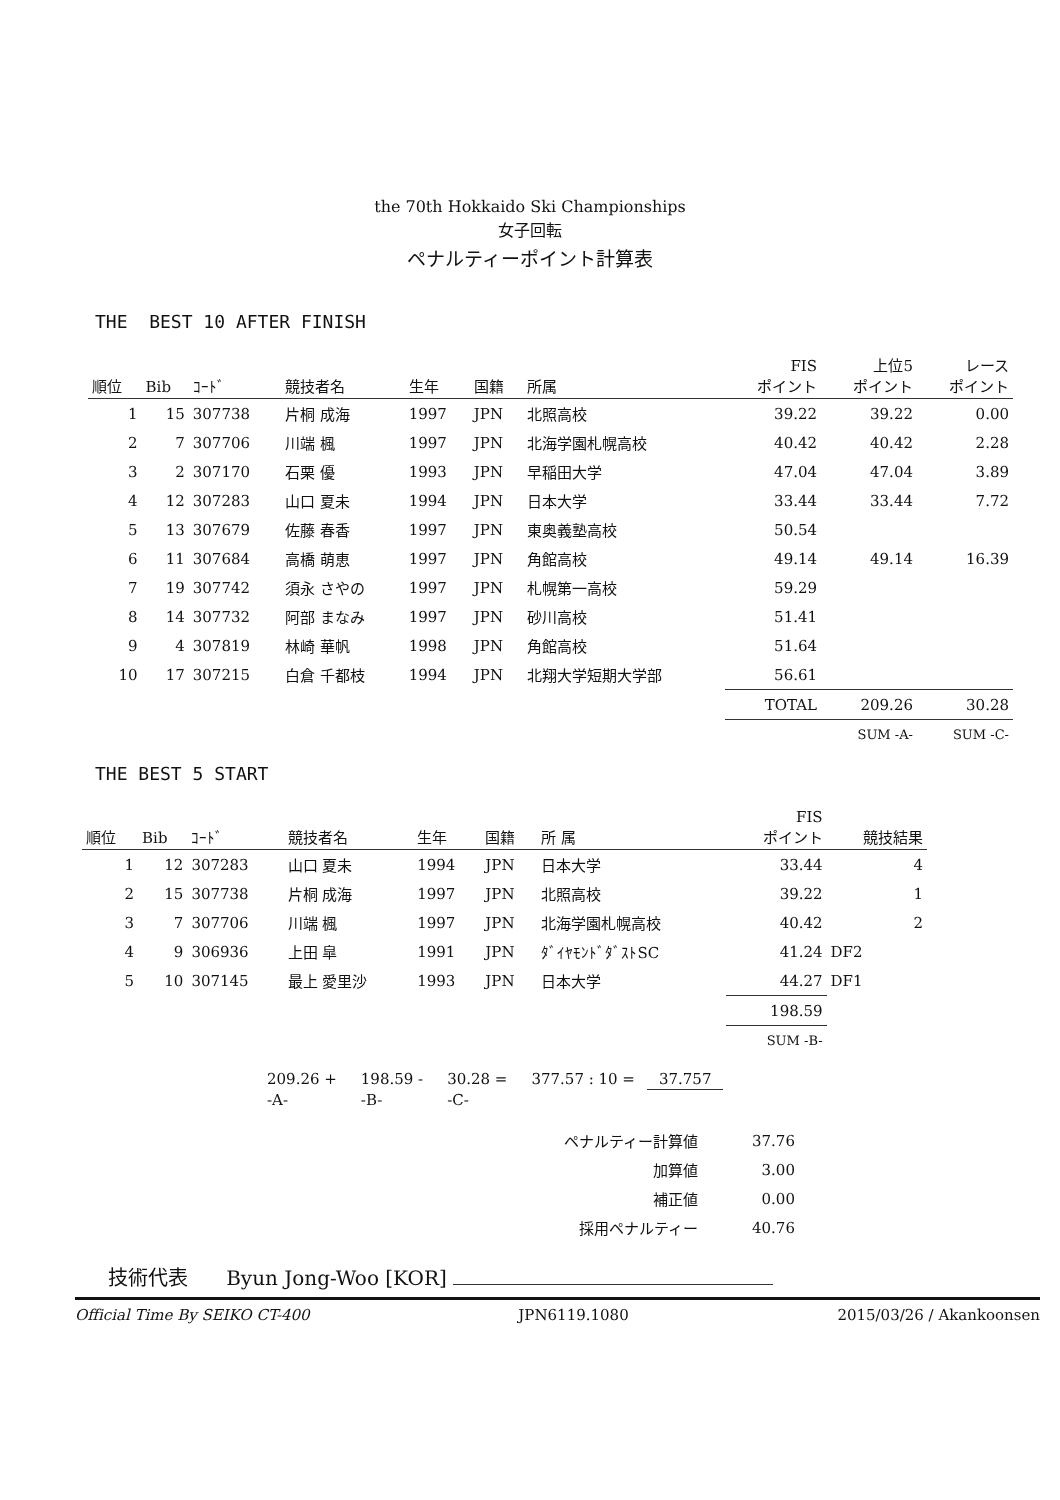the 70th Hokkaido Ski Championships
女子回転
ペナルティーポイント計算表
THE BEST 10 AFTER FINISH
| 順位 | Bib | ｺｰﾄﾞ | 競技者名 | 生年 | 国籍 | 所属 | FIS ポイント | 上位5 ポイント | レース ポイント |
| --- | --- | --- | --- | --- | --- | --- | --- | --- | --- |
| 1 | 15 | 307738 | 片桐 成海 | 1997 | JPN | 北照高校 | 39.22 | 39.22 | 0.00 |
| 2 | 7 | 307706 | 川端 楓 | 1997 | JPN | 北海学園札幌高校 | 40.42 | 40.42 | 2.28 |
| 3 | 2 | 307170 | 石栗 優 | 1993 | JPN | 早稲田大学 | 47.04 | 47.04 | 3.89 |
| 4 | 12 | 307283 | 山口 夏未 | 1994 | JPN | 日本大学 | 33.44 | 33.44 | 7.72 |
| 5 | 13 | 307679 | 佐藤 春香 | 1997 | JPN | 東奥義塾高校 | 50.54 | | |
| 6 | 11 | 307684 | 高橋 萌恵 | 1997 | JPN | 角館高校 | 49.14 | 49.14 | 16.39 |
| 7 | 19 | 307742 | 須永 さやの | 1997 | JPN | 札幌第一高校 | 59.29 | | |
| 8 | 14 | 307732 | 阿部 まなみ | 1997 | JPN | 砂川高校 | 51.41 | | |
| 9 | 4 | 307819 | 林崎 華帆 | 1998 | JPN | 角館高校 | 51.64 | | |
| 10 | 17 | 307215 | 白倉 千都枝 | 1994 | JPN | 北翔大学短期大学部 | 56.61 | | |
| | | | | | | | TOTAL | 209.26 | 30.28 |
| | | | | | | | | SUM -A- | SUM -C- |
THE BEST 5 START
| 順位 | Bib | ｺｰﾄﾞ | 競技者名 | 生年 | 国籍 | 所 属 | FIS ポイント | 競技結果 |
| --- | --- | --- | --- | --- | --- | --- | --- | --- |
| 1 | 12 | 307283 | 山口 夏未 | 1994 | JPN | 日本大学 | 33.44 | 4 |
| 2 | 15 | 307738 | 片桐 成海 | 1997 | JPN | 北照高校 | 39.22 | 1 |
| 3 | 7 | 307706 | 川端 楓 | 1997 | JPN | 北海学園札幌高校 | 40.42 | 2 |
| 4 | 9 | 306936 | 上田 皐 | 1991 | JPN | ﾀﾞｲﾔﾓﾝﾄﾞﾀﾞｽﾄSC | 41.24 | DF2 |
| 5 | 10 | 307145 | 最上 愛里沙 | 1993 | JPN | 日本大学 | 44.27 | DF1 |
| | | | | | | | 198.59 | |
| | | | | | | | SUM -B- | |
| 209.26 + | 198.59 - | 30.28 = | 377.57 : 10 = | 37.757 |
| -A- | -B- | -C- | | |
| ペナルティー計算値 | 37.76 |
| 加算値 | 3.00 |
| 補正値 | 0.00 |
| 採用ペナルティー | 40.76 |
技術代表 Byun Jong-Woo [KOR]
Official Time By SEIKO CT-400 JPN6119.1080 2015/03/26 / Akankoonsen